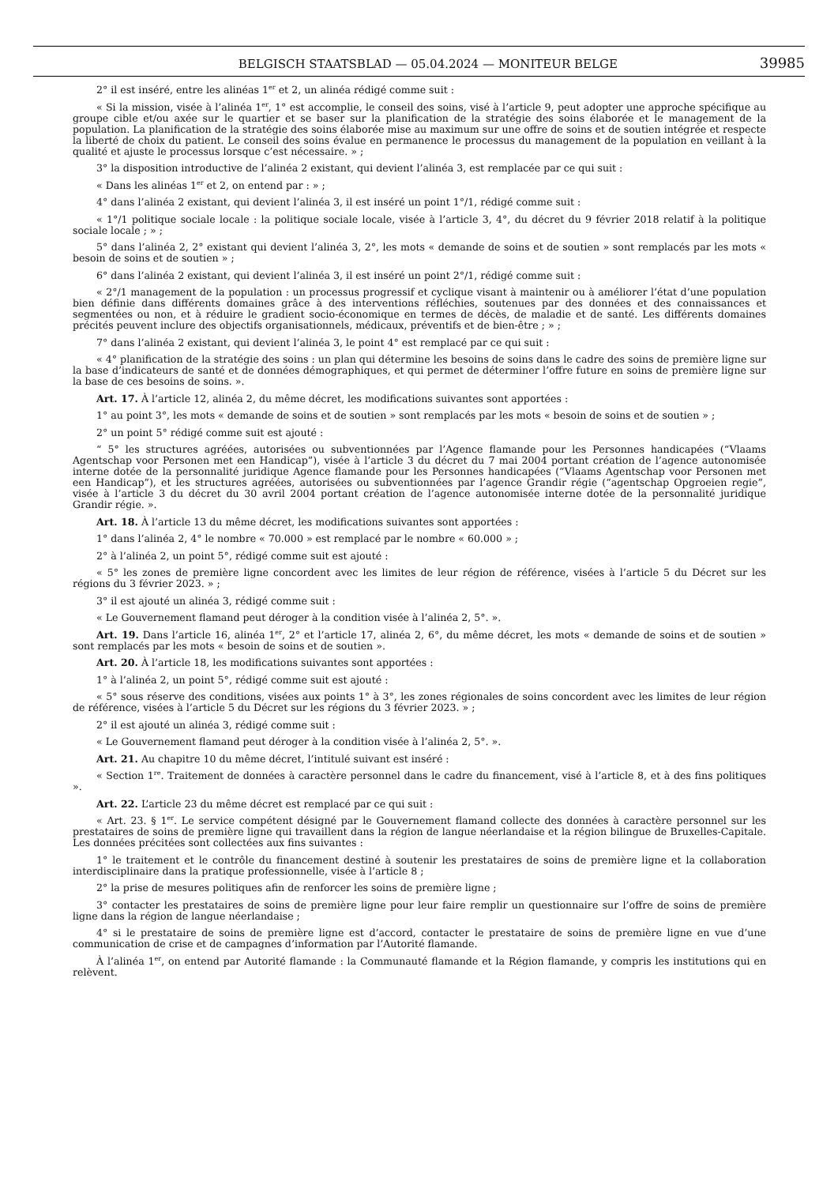BELGISCH STAATSBLAD — 05.04.2024 — MONITEUR BELGE 39985
2° il est inséré, entre les alinéas 1<sup>er</sup> et 2, un alinéa rédigé comme suit :
« Si la mission, visée à l’alinéa 1<sup>er</sup>, 1° est accomplie, le conseil des soins, visé à l’article 9, peut adopter une approche spécifique au groupe cible et/ou axée sur le quartier et se baser sur la planification de la stratégie des soins élaborée et le management de la population. La planification de la stratégie des soins élaborée mise au maximum sur une offre de soins et de soutien intégrée et respecte la liberté de choix du patient. Le conseil des soins évalue en permanence le processus du management de la population en veillant à la qualité et ajuste le processus lorsque c’est nécessaire. » ;
3° la disposition introductive de l’alinéa 2 existant, qui devient l’alinéa 3, est remplacée par ce qui suit :
« Dans les alinéas 1<sup>er</sup> et 2, on entend par : » ;
4° dans l’alinéa 2 existant, qui devient l’alinéa 3, il est inséré un point 1°/1, rédigé comme suit :
« 1°/1 politique sociale locale : la politique sociale locale, visée à l’article 3, 4°, du décret du 9 février 2018 relatif à la politique sociale locale ; » ;
5° dans l’alinéa 2, 2° existant qui devient l’alinéa 3, 2°, les mots « demande de soins et de soutien » sont remplacés par les mots « besoin de soins et de soutien » ;
6° dans l’alinéa 2 existant, qui devient l’alinéa 3, il est inséré un point 2°/1, rédigé comme suit :
« 2°/1 management de la population : un processus progressif et cyclique visant à maintenir ou à améliorer l’état d’une population bien définie dans différents domaines grâce à des interventions réfléchies, soutenues par des données et des connaissances et segmentées ou non, et à réduire le gradient socio-économique en termes de décès, de maladie et de santé. Les différents domaines précités peuvent inclure des objectifs organisationnels, médicaux, préventifs et de bien-être ; » ;
7° dans l’alinéa 2 existant, qui devient l’alinéa 3, le point 4° est remplacé par ce qui suit :
« 4° planification de la stratégie des soins : un plan qui détermine les besoins de soins dans le cadre des soins de première ligne sur la base d’indicateurs de santé et de données démographiques, et qui permet de déterminer l’offre future en soins de première ligne sur la base de ces besoins de soins. ».
Art. 17. À l’article 12, alinéa 2, du même décret, les modifications suivantes sont apportées :
1° au point 3°, les mots « demande de soins et de soutien » sont remplacés par les mots « besoin de soins et de soutien » ;
2° un point 5° rédigé comme suit est ajouté :
“ 5° les structures agréées, autorisées ou subventionnées par l’Agence flamande pour les Personnes handicapées (“Vlaams Agentschap voor Personen met een Handicap”), visée à l’article 3 du décret du 7 mai 2004 portant création de l’agence autonomisée interne dotée de la personnalité juridique Agence flamande pour les Personnes handicapées (“Vlaams Agentschap voor Personen met een Handicap”), et les structures agréées, autorisées ou subventionnées par l’agence Grandir régie (“agentschap Opgroeien regie”, visée à l’article 3 du décret du 30 avril 2004 portant création de l’agence autonomisée interne dotée de la personnalité juridique Grandir régie. ».
Art. 18. À l’article 13 du même décret, les modifications suivantes sont apportées :
1° dans l’alinéa 2, 4° le nombre « 70.000 » est remplacé par le nombre « 60.000 » ;
2° à l’alinéa 2, un point 5°, rédigé comme suit est ajouté :
« 5° les zones de première ligne concordent avec les limites de leur région de référence, visées à l’article 5 du Décret sur les régions du 3 février 2023. » ;
3° il est ajouté un alinéa 3, rédigé comme suit :
« Le Gouvernement flamand peut déroger à la condition visée à l’alinéa 2, 5°. ».
Art. 19. Dans l’article 16, alinéa 1<sup>er</sup>, 2° et l’article 17, alinéa 2, 6°, du même décret, les mots « demande de soins et de soutien » sont remplacés par les mots « besoin de soins et de soutien ».
Art. 20. À l’article 18, les modifications suivantes sont apportées :
1° à l’alinéa 2, un point 5°, rédigé comme suit est ajouté :
« 5° sous réserve des conditions, visées aux points 1° à 3°, les zones régionales de soins concordent avec les limites de leur région de référence, visées à l’article 5 du Décret sur les régions du 3 février 2023. » ;
2° il est ajouté un alinéa 3, rédigé comme suit :
« Le Gouvernement flamand peut déroger à la condition visée à l’alinéa 2, 5°. ».
Art. 21. Au chapitre 10 du même décret, l’intitulé suivant est inséré :
« Section 1<sup>re</sup>. Traitement de données à caractère personnel dans le cadre du financement, visé à l’article 8, et à des fins politiques ».
Art. 22. L’article 23 du même décret est remplacé par ce qui suit :
« Art. 23. § 1<sup>er</sup>. Le service compétent désigné par le Gouvernement flamand collecte des données à caractère personnel sur les prestataires de soins de première ligne qui travaillent dans la région de langue néerlandaise et la région bilingue de Bruxelles-Capitale. Les données précitées sont collectées aux fins suivantes :
1° le traitement et le contrôle du financement destiné à soutenir les prestataires de soins de première ligne et la collaboration interdisciplinaire dans la pratique professionnelle, visée à l’article 8 ;
2° la prise de mesures politiques afin de renforcer les soins de première ligne ;
3° contacter les prestataires de soins de première ligne pour leur faire remplir un questionnaire sur l’offre de soins de première ligne dans la région de langue néerlandaise ;
4° si le prestataire de soins de première ligne est d’accord, contacter le prestataire de soins de première ligne en vue d’une communication de crise et de campagnes d’information par l’Autorité flamande.
À l’alinéa 1<sup>er</sup>, on entend par Autorité flamande : la Communauté flamande et la Région flamande, y compris les institutions qui en relèvent.